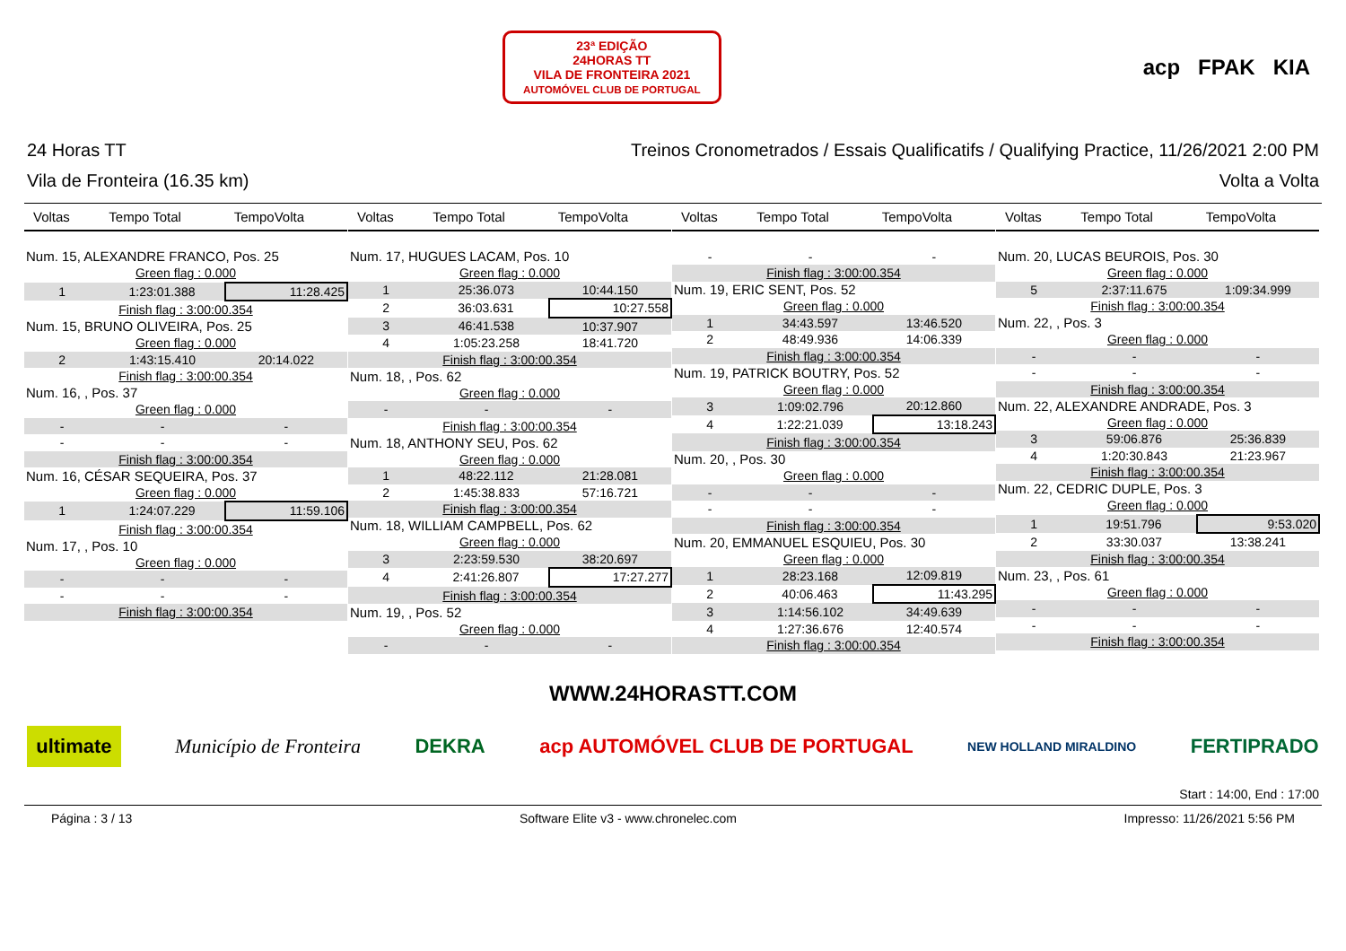23ª EDIÇÃO
24HORAS TT
VILA DE FRONTEIRA 2021
AUTOMÓVEL CLUB DE PORTUGAL
acp FPAK KIA
24 Horas TT Treinos Cronometrados / Essais Qualificatifs / Qualifying Practice, 11/26/2021 2:00 PM
Vila de Fronteira (16.35 km) Volta a Volta
| Voltas | Tempo Total | TempoVolta |
| --- | --- | --- |
| Num. 15, ALEXANDRE FRANCO, Pos. 25 | | |
| Green flag : 0.000 | | |
| 1 | 1:23:01.388 | 11:28.425 |
| Finish flag : 3:00:00.354 | | |
| Num. 15, BRUNO OLIVEIRA, Pos. 25 | | |
| Green flag : 0.000 | | |
| 2 | 1:43:15.410 | 20:14.022 |
| Finish flag : 3:00:00.354 | | |
| Num. 16, , Pos. 37 | | |
| Green flag : 0.000 | | |
| - | - | - |
| - | - | - |
| Finish flag : 3:00:00.354 | | |
| Num. 16, CÉSAR SEQUEIRA, Pos. 37 | | |
| Green flag : 0.000 | | |
| 1 | 1:24:07.229 | 11:59.106 |
| Finish flag : 3:00:00.354 | | |
| Num. 17, , Pos. 10 | | |
| Green flag : 0.000 | | |
| - | - | - |
| - | - | - |
| Finish flag : 3:00:00.354 | | |
| Voltas | Tempo Total | TempoVolta |
| --- | --- | --- |
| Num. 17, HUGUES LACAM, Pos. 10 | | |
| Green flag : 0.000 | | |
| 1 | 25:36.073 | 10:44.150 |
| 2 | 36:03.631 | 10:27.558 |
| 3 | 46:41.538 | 10:37.907 |
| 4 | 1:05:23.258 | 18:41.720 |
| Finish flag : 3:00:00.354 | | |
| Num. 18, , Pos. 62 | | |
| Green flag : 0.000 | | |
| - | - | - |
| Finish flag : 3:00:00.354 | | |
| Num. 18, ANTHONY SEU, Pos. 62 | | |
| Green flag : 0.000 | | |
| 1 | 48:22.112 | 21:28.081 |
| 2 | 1:45:38.833 | 57:16.721 |
| Finish flag : 3:00:00.354 | | |
| Num. 18, WILLIAM CAMPBELL, Pos. 62 | | |
| Green flag : 0.000 | | |
| 3 | 2:23:59.530 | 38:20.697 |
| 4 | 2:41:26.807 | 17:27.277 |
| Finish flag : 3:00:00.354 | | |
| Num. 19, , Pos. 52 | | |
| Green flag : 0.000 | | |
| - | - | - |
| Voltas | Tempo Total | TempoVolta |
| --- | --- | --- |
| - | - | - |
| Finish flag : 3:00:00.354 | | |
| Num. 19, ERIC SENT, Pos. 52 | | |
| Green flag : 0.000 | | |
| 1 | 34:43.597 | 13:46.520 |
| 2 | 48:49.936 | 14:06.339 |
| Finish flag : 3:00:00.354 | | |
| Num. 19, PATRICK BOUTRY, Pos. 52 | | |
| Green flag : 0.000 | | |
| 3 | 1:09:02.796 | 20:12.860 |
| 4 | 1:22:21.039 | 13:18.243 |
| Finish flag : 3:00:00.354 | | |
| Num. 20, , Pos. 30 | | |
| Green flag : 0.000 | | |
| - | - | - |
| - | - | - |
| Finish flag : 3:00:00.354 | | |
| Num. 20, EMMANUEL ESQUIEU, Pos. 30 | | |
| Green flag : 0.000 | | |
| 1 | 28:23.168 | 12:09.819 |
| 2 | 40:06.463 | 11:43.295 |
| 3 | 1:14:56.102 | 34:49.639 |
| 4 | 1:27:36.676 | 12:40.574 |
| Finish flag : 3:00:00.354 | | |
| Voltas | Tempo Total | TempoVolta |
| --- | --- | --- |
| Num. 20, LUCAS BEUROIS, Pos. 30 | | |
| Green flag : 0.000 | | |
| 5 | 2:37:11.675 | 1:09:34.999 |
| Finish flag : 3:00:00.354 | | |
| Num. 22, , Pos. 3 | | |
| Green flag : 0.000 | | |
| - | - | - |
| - | - | - |
| Finish flag : 3:00:00.354 | | |
| Num. 22, ALEXANDRE ANDRADE, Pos. 3 | | |
| Green flag : 0.000 | | |
| 3 | 59:06.876 | 25:36.839 |
| 4 | 1:20:30.843 | 21:23.967 |
| Finish flag : 3:00:00.354 | | |
| Num. 22, CEDRIC DUPLE, Pos. 3 | | |
| Green flag : 0.000 | | |
| 1 | 19:51.796 | 9:53.020 |
| 2 | 33:30.037 | 13:38.241 |
| Finish flag : 3:00:00.354 | | |
| Num. 23, , Pos. 61 | | |
| Green flag : 0.000 | | |
| - | - | - |
| - | - | - |
| Finish flag : 3:00:00.354 | | |
WWW.24HORASTT.COM
ultimate Município de Fronteira DEKRA acp AUTOMÓVEL CLUB DE PORTUGAL NEW HOLLAND MIRALDINO FERTIPRADO
Start : 14:00, End : 17:00
Página : 3 / 13 Software Elite v3 - www.chronelec.com Impresso: 11/26/2021 5:56 PM